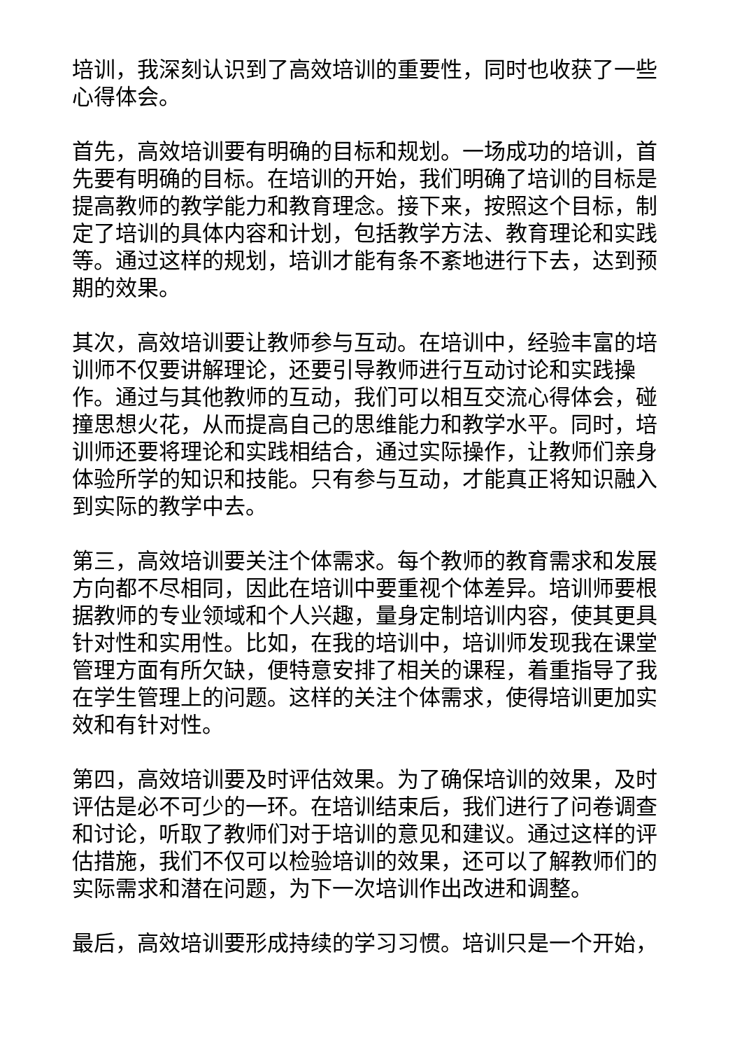培训，我深刻认识到了高效培训的重要性，同时也收获了一些心得体会。
首先，高效培训要有明确的目标和规划。一场成功的培训，首先要有明确的目标。在培训的开始，我们明确了培训的目标是提高教师的教学能力和教育理念。接下来，按照这个目标，制定了培训的具体内容和计划，包括教学方法、教育理论和实践等。通过这样的规划，培训才能有条不紊地进行下去，达到预期的效果。
其次，高效培训要让教师参与互动。在培训中，经验丰富的培训师不仅要讲解理论，还要引导教师进行互动讨论和实践操作。通过与其他教师的互动，我们可以相互交流心得体会，碰撞思想火花，从而提高自己的思维能力和教学水平。同时，培训师还要将理论和实践相结合，通过实际操作，让教师们亲身体验所学的知识和技能。只有参与互动，才能真正将知识融入到实际的教学中去。
第三，高效培训要关注个体需求。每个教师的教育需求和发展方向都不尽相同，因此在培训中要重视个体差异。培训师要根据教师的专业领域和个人兴趣，量身定制培训内容，使其更具针对性和实用性。比如，在我的培训中，培训师发现我在课堂管理方面有所欠缺，便特意安排了相关的课程，着重指导了我在学生管理上的问题。这样的关注个体需求，使得培训更加实效和有针对性。
第四，高效培训要及时评估效果。为了确保培训的效果，及时评估是必不可少的一环。在培训结束后，我们进行了问卷调查和讨论，听取了教师们对于培训的意见和建议。通过这样的评估措施，我们不仅可以检验培训的效果，还可以了解教师们的实际需求和潜在问题，为下一次培训作出改进和调整。
最后，高效培训要形成持续的学习习惯。培训只是一个开始，